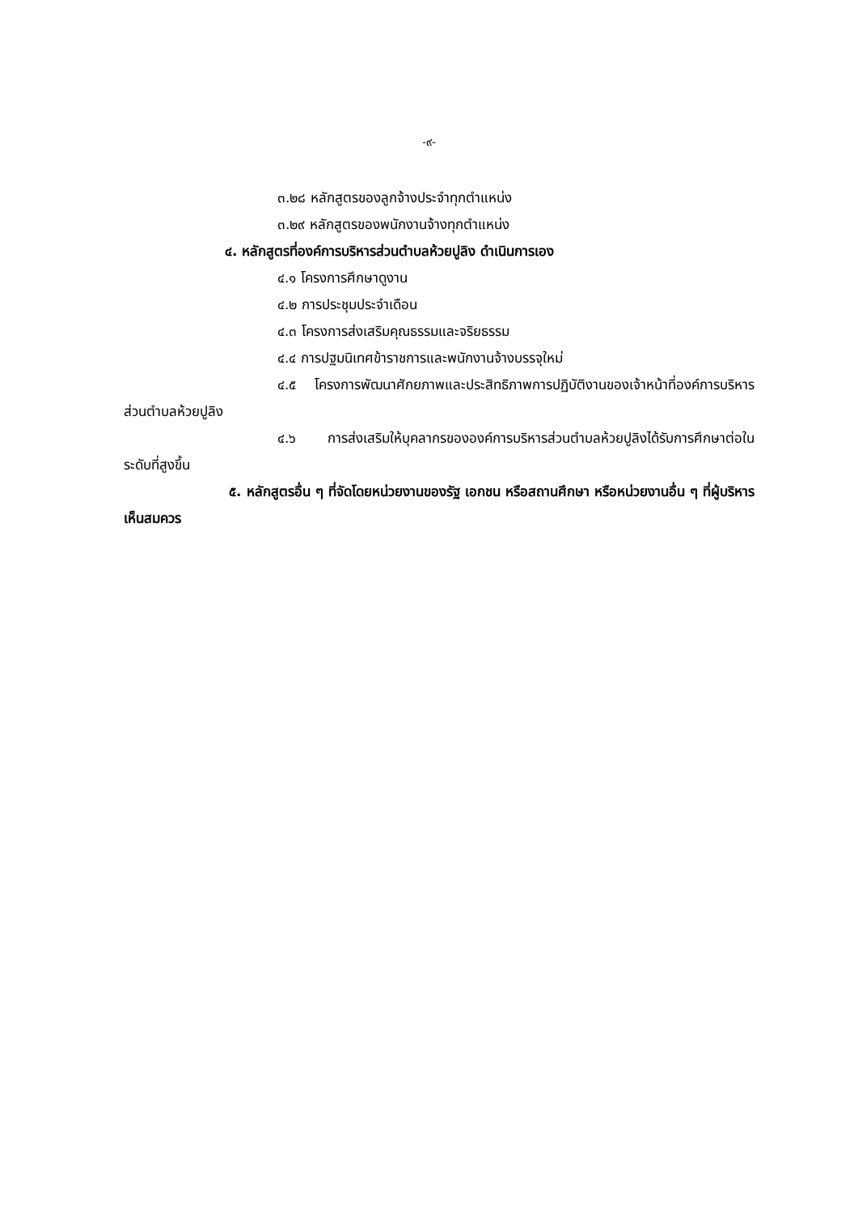-๙-
๓.๒๘ หลักสูตรของลูกจ้างประจำทุกตำแหน่ง
๓.๒๙ หลักสูตรของพนักงานจ้างทุกตำแหน่ง
๔. หลักสูตรที่องค์การบริหารส่วนตำบลห้วยปูลิง ดำเนินการเอง
๔.๑ โครงการศึกษาดูงาน
๔.๒ การประชุมประจำเดือน
๔.๓ โครงการส่งเสริมคุณธรรมและจริยธรรม
๔.๔ การปฐมนิเทศข้าราชการและพนักงานจ้างบรรจุใหม่
๔.๕ โครงการพัฒนาศักยภาพและประสิทธิภาพการปฏิบัติงานของเจ้าหน้าที่องค์การบริหารส่วนตำบลห้วยปูลิง
๔.๖ การส่งเสริมให้บุคลากรขององค์การบริหารส่วนตำบลห้วยปูลิงได้รับการศึกษาต่อในระดับที่สูงขึ้น
๕. หลักสูตรอื่น ๆ ที่จัดโดยหน่วยงานของรัฐ เอกชน หรือสถานศึกษา หรือหน่วยงานอื่น ๆ ที่ผู้บริหารเห็นสมควร